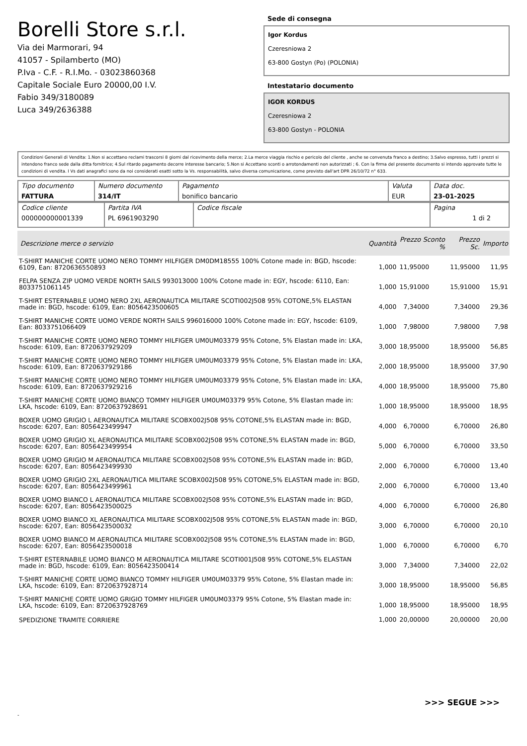Borelli Store s.r.l.
Via dei Marmorari, 94
41057 - Spilamberto (MO)
P.Iva - C.F. - R.I.Mo. - 03023860368
Capitale Sociale Euro 20000,00 I.V.
Fabio 349/3180089
Luca 349/2636388
Sede di consegna
Igor Kordus
Czeresniowa 2
63-800 Gostyn (Po) (POLONIA)
Intestatario documento
IGOR KORDUS
Czeresniowa 2
63-800 Gostyn - POLONIA
Condizioni Generali di Vendita: 1.Non si accettano reclami trascorsi 8 giorni dal ricevimento della merce; 2.La merce viaggia rischio e pericolo del cliente , anche se convenuta franco a destino; 3.Salvo espresso, tutti i prezzi si intendono franco sede dalla ditta fornitrice; 4.Sul ritardo pagamento decorre interesse bancario; 5.Non si Accettano sconti o arrotondamenti non autorizzati ; 6. Con la firma del presente documento si intendo approvate tutte le condizioni di vendita. I Vs dati anagrafici sono da noi considerati esatti sotto la Vs. responsabilità, salvo diversa comunicazione, come previsto dall'art DPR 26/10/72 n° 633.
| Tipo documento FATTURA | Numero documento 314/IT | Pagamento bonifico bancario | Valuta EUR | Data doc. 23-01-2025 |
| Codice cliente 000000000001339 | Partita IVA PL 6961903290 | Codice fiscale | Pagina 1 di 2 |
| Descrizione merce o servizio | Quantità | Prezzo Sconto % | Prezzo Sc. | Importo |
| --- | --- | --- | --- | --- |
| T-SHIRT MANICHE CORTE UOMO NERO TOMMY HILFIGER DM0DM18555 100% Cotone made in: BGD, hscode: 6109, Ean: 8720636550893 | 1,000 | 11,95000 | 11,95000 | 11,95 |
| FELPA SENZA ZIP UOMO VERDE NORTH SAILS 993013000 100% Cotone made in: EGY, hscode: 6110, Ean: 8033751061145 | 1,000 | 15,91000 | 15,91000 | 15,91 |
| T-SHIRT ESTERNABILE UOMO NERO 2XL AERONAUTICA MILITARE SCOTI002J508 95% COTONE,5% ELASTAN made in: BGD, hscode: 6109, Ean: 8056423500605 | 4,000 | 7,34000 | 7,34000 | 29,36 |
| T-SHIRT MANICHE CORTE UOMO VERDE NORTH SAILS 996016000 100% Cotone made in: EGY, hscode: 6109, Ean: 8033751066409 | 1,000 | 7,98000 | 7,98000 | 7,98 |
| T-SHIRT MANICHE CORTE UOMO NERO TOMMY HILFIGER UM0UM03379 95% Cotone, 5% Elastan made in: LKA, hscode: 6109, Ean: 8720637929209 | 3,000 | 18,95000 | 18,95000 | 56,85 |
| T-SHIRT MANICHE CORTE UOMO NERO TOMMY HILFIGER UM0UM03379 95% Cotone, 5% Elastan made in: LKA, hscode: 6109, Ean: 8720637929186 | 2,000 | 18,95000 | 18,95000 | 37,90 |
| T-SHIRT MANICHE CORTE UOMO NERO TOMMY HILFIGER UM0UM03379 95% Cotone, 5% Elastan made in: LKA, hscode: 6109, Ean: 8720637929216 | 4,000 | 18,95000 | 18,95000 | 75,80 |
| T-SHIRT MANICHE CORTE UOMO BIANCO TOMMY HILFIGER UM0UM03379 95% Cotone, 5% Elastan made in: LKA, hscode: 6109, Ean: 8720637928691 | 1,000 | 18,95000 | 18,95000 | 18,95 |
| BOXER UOMO GRIGIO L AERONAUTICA MILITARE SCOBX002J508 95% COTONE,5% ELASTAN made in: BGD, hscode: 6207, Ean: 8056423499947 | 4,000 | 6,70000 | 6,70000 | 26,80 |
| BOXER UOMO GRIGIO XL AERONAUTICA MILITARE SCOBX002J508 95% COTONE,5% ELASTAN made in: BGD, hscode: 6207, Ean: 8056423499954 | 5,000 | 6,70000 | 6,70000 | 33,50 |
| BOXER UOMO GRIGIO M AERONAUTICA MILITARE SCOBX002J508 95% COTONE,5% ELASTAN made in: BGD, hscode: 6207, Ean: 8056423499930 | 2,000 | 6,70000 | 6,70000 | 13,40 |
| BOXER UOMO GRIGIO 2XL AERONAUTICA MILITARE SCOBX002J508 95% COTONE,5% ELASTAN made in: BGD, hscode: 6207, Ean: 8056423499961 | 2,000 | 6,70000 | 6,70000 | 13,40 |
| BOXER UOMO BIANCO L AERONAUTICA MILITARE SCOBX002J508 95% COTONE,5% ELASTAN made in: BGD, hscode: 6207, Ean: 8056423500025 | 4,000 | 6,70000 | 6,70000 | 26,80 |
| BOXER UOMO BIANCO XL AERONAUTICA MILITARE SCOBX002J508 95% COTONE,5% ELASTAN made in: BGD, hscode: 6207, Ean: 8056423500032 | 3,000 | 6,70000 | 6,70000 | 20,10 |
| BOXER UOMO BIANCO M AERONAUTICA MILITARE SCOBX002J508 95% COTONE,5% ELASTAN made in: BGD, hscode: 6207, Ean: 8056423500018 | 1,000 | 6,70000 | 6,70000 | 6,70 |
| T-SHIRT ESTERNABILE UOMO BIANCO M AERONAUTICA MILITARE SCOTI001J508 95% COTONE,5% ELASTAN made in: BGD, hscode: 6109, Ean: 8056423500414 | 3,000 | 7,34000 | 7,34000 | 22,02 |
| T-SHIRT MANICHE CORTE UOMO BIANCO TOMMY HILFIGER UM0UM03379 95% Cotone, 5% Elastan made in: LKA, hscode: 6109, Ean: 8720637928714 | 3,000 | 18,95000 | 18,95000 | 56,85 |
| T-SHIRT MANICHE CORTE UOMO GRIGIO TOMMY HILFIGER UM0UM03379 95% Cotone, 5% Elastan made in: LKA, hscode: 6109, Ean: 8720637928769 | 1,000 | 18,95000 | 18,95000 | 18,95 |
| SPEDIZIONE TRAMITE CORRIERE | 1,000 | 20,00000 | 20,00000 | 20,00 |
>>> SEGUE >>>
-